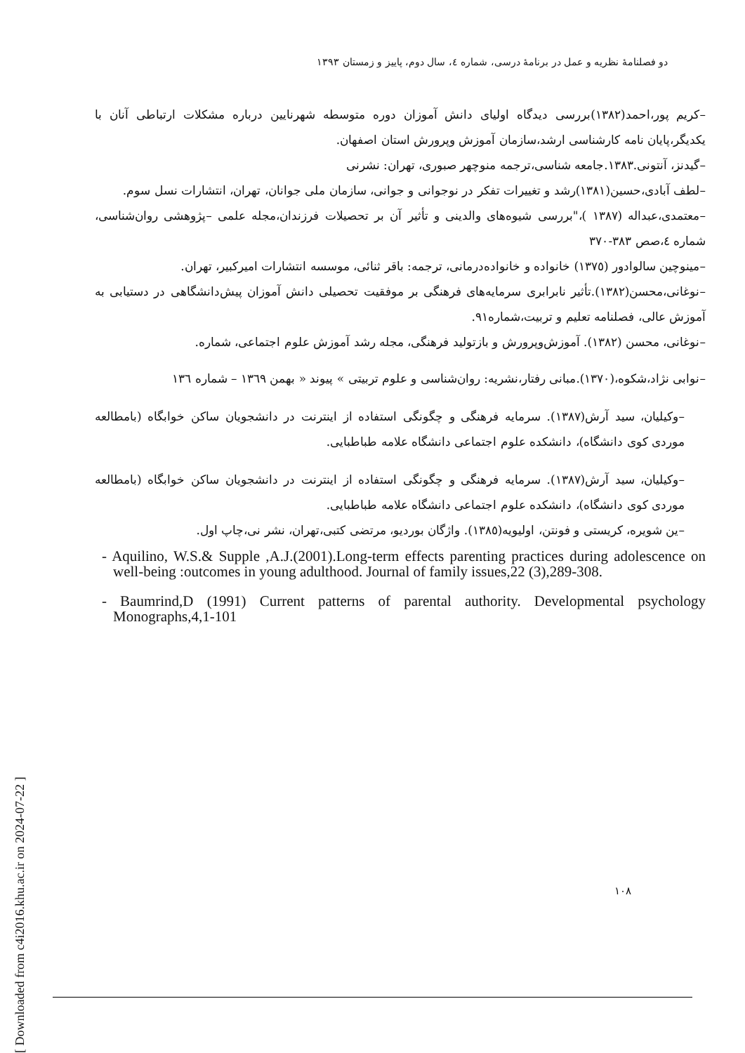دو فصلنامۀ نظریه و عمل در برنامۀ درسی، شماره ٤، سال دوم، پاییز و زمستان ١٣٩٣
–کریم پور،احمد(١٣٨٢)بررسی دیدگاه اولیای دانش آموزان دوره متوسطه شهرنایین درباره مشکلات ارتباطی آنان با یکدیگر،پایان نامه کارشناسی ارشد،سازمان آموزش وپرورش استان اصفهان.
–گیدنز، آنتونی.١٣٨٣.جامعه شناسی،ترجمه منوچهر صبوری، تهران: نشرنی
–لطف آبادی،حسین(١٣٨١)رشد و تغییرات تفکر در نوجوانی و جوانی، سازمان ملی جوانان، تهران، انتشارات نسل سوم.
–معتمدی،عبداله (١٣٨٧ )،"بررسی شیوه‌های والدینی و تأثیر آن بر تحصیلات فرزندان،مجله علمی –پژوهشی روان‌شناسی، شماره ٤،صص ٣٨٣-٣٧٠
–مینوچین سالوادور (١٣٧٥) خانواده و خانواده‌درمانی، ترجمه: باقر ثنائی، موسسه انتشارات امیرکبیر، تهران.
–نوغانی،محسن(١٣٨٢).تأثیر نابرابری سرمایه‌های فرهنگی بر موفقیت تحصیلی دانش آموزان پیش‌دانشگاهی در دستیابی به آموزش عالی، فصلنامه تعلیم و تربیت،شماره٩١.
–نوغانی، محسن (١٣٨٢). آموزش‌وپرورش و بازتولید فرهنگی، مجله رشد آموزش علوم اجتماعی، شماره.
–نوابی نژاد،شکوه،(١٣٧٠).مبانی رفتار،نشریه: روان‌شناسی و علوم تربیتی » پیوند « بهمن ١٣٦٩ – شماره ١٣٦
–وکیلیان، سید آرش(١٣٨٧). سرمایه فرهنگی و چگونگی استفاده از اینترنت در دانشجویان ساکن خوابگاه (بامطالعه موردی کوی دانشگاه)، دانشکده علوم اجتماعی دانشگاه علامه طباطبایی.
–وکیلیان، سید آرش(١٣٨٧). سرمایه فرهنگی و چگونگی استفاده از اینترنت در دانشجویان ساکن خوابگاه (بامطالعه موردی کوی دانشگاه)، دانشکده علوم اجتماعی دانشگاه علامه طباطبایی.
–ین شویره، کریستی و فونتن، اولیویه(١٣٨٥). واژگان بوردیو، مرتضی کتبی،تهران، نشر نی،چاپ اول.
- Aquilino, W.S.& Supple ,A.J.(2001).Long-term effects parenting practices during adolescence on well-being :outcomes in young adulthood. Journal of family issues,22 (3),289-308.
- Baumrind,D (1991) Current patterns of parental authority. Developmental psychology Monographs,4,1-101
١٠٨
[ Downloaded from c4i2016.khu.ac.ir on 2024-07-22 ]